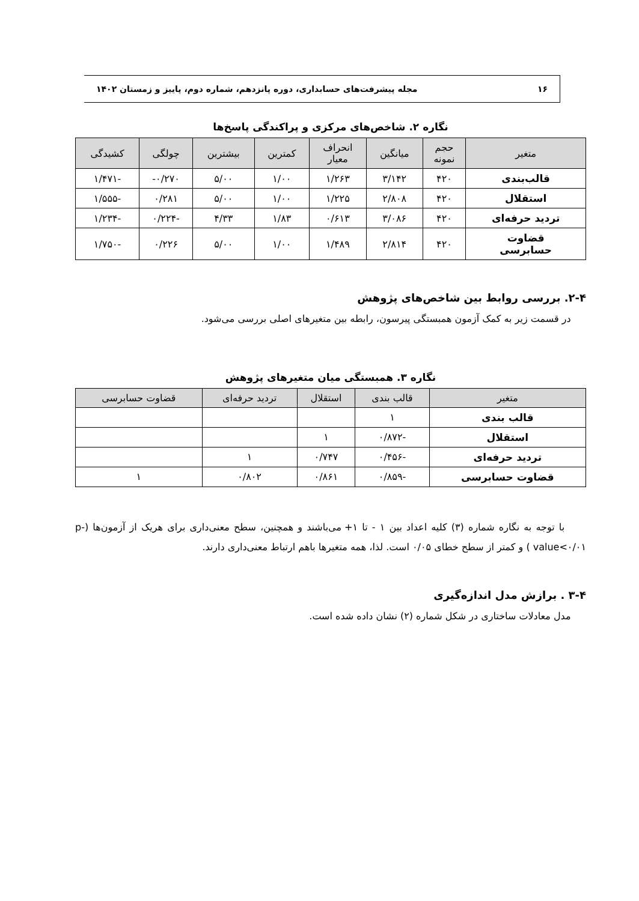۱۶ مجله پیشرفت‌های حسابداری، دوره پانزدهم، شماره دوم، پاییز و زمستان ۱۴۰۲
نگاره ۲. شاخص‌های مرکزی و پراکندگی پاسخ‌ها
| متغیر | حجم نمونه | میانگین | انحراف معیار | کمترین | بیشترین | چولگی | کشیدگی |
| --- | --- | --- | --- | --- | --- | --- | --- |
| قالب‌بندی | ۴۲۰ | ۳/۱۴۲ | ۱/۲۶۳ | ۱/۰۰ | ۵/۰۰ | ۰/۲۷۰- | -۱/۴۷۱ |
| استقلال | ۴۲۰ | ۲/۸۰۸ | ۱/۲۲۵ | ۱/۰۰ | ۵/۰۰ | ۰/۲۸۱ | -۱/۵۵۵ |
| تردید حرفه‌ای | ۴۲۰ | ۳/۰۸۶ | ۰/۶۱۳ | ۱/۸۳ | ۴/۳۳ | -۰/۲۲۴ | -۱/۲۳۴ |
| قضاوت حسابرسی | ۴۲۰ | ۲/۸۱۴ | ۱/۴۸۹ | ۱/۰۰ | ۵/۰۰ | ۰/۲۲۶ | -۱/۷۵۰ |
۲-۴. بررسی روابط بین شاخص‌های پژوهش
در قسمت زیر به کمک آزمون همبستگی پیرسون، رابطه بین متغیرهای اصلی بررسی می‌شود.
نگاره ۳. همبستگی میان متغیرهای پژوهش
| متغیر | قالب بندی | استقلال | تردید حرفه‌ای | قضاوت حسابرسی |
| --- | --- | --- | --- | --- |
| قالب بندی | ۱ | | | |
| استقلال | -۰/۸۷۲ | ۱ | | |
| تردید حرفه‌ای | -۰/۴۵۶ | ۰/۷۴۷ | ۱ | |
| قضاوت حسابرسی | -۰/۸۵۹ | ۰/۸۶۱ | ۰/۸۰۲ | ۱ |
با توجه به نگاره شماره (۳) کلیه اعداد بین ۱ - تا ۱+ می‌باشند و همچنین، سطح معنی‌داری برای هریک از آزمون‌ها (p-value<۰/۰۱ ) و کمتر از سطح خطای ۰/۰۵ است. لذا، همه متغیرها باهم ارتباط معنی‌داری دارند.
۳-۴ . برازش مدل اندازه‌گیری
مدل معادلات ساختاری در شکل شماره (۲) نشان داده شده است.